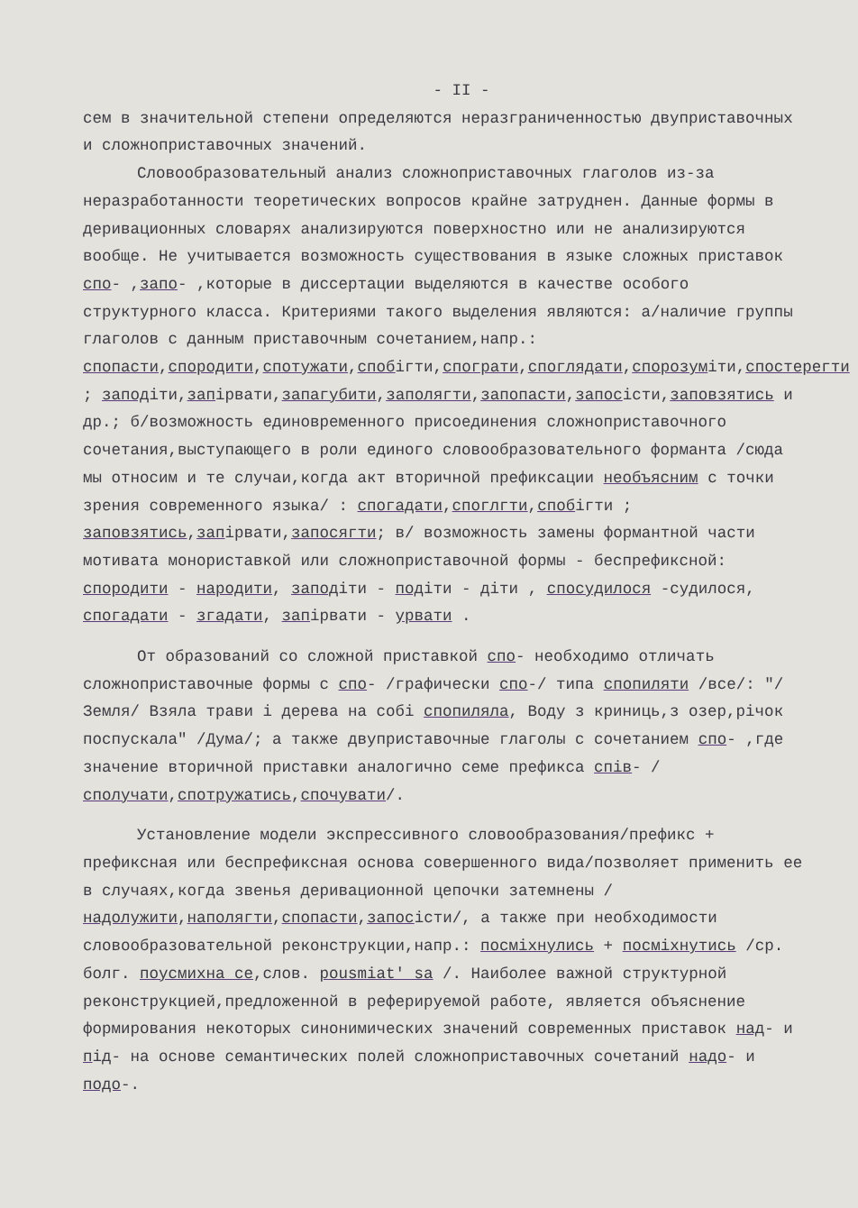- II -
сем в значительной степени определяются неразграниченностью двуприставочных и сложноприставочных значений.
Словообразовательный анализ сложноприставочных глаголов из-за неразработанности теоретических вопросов крайне затруднен. Данные формы в деривационных словарях анализируются поверхностно или не анализируются вообще. Не учитывается возможность существования в языке сложных приставок спо- ,запо- ,которые в диссертации выделяются в качестве особого структурного класса. Критериями такого выделения являются: а/наличие группы глаголов с данным приставочным сочетанием,напр.: спопасти,спородити,спотужати,спобiгти,спограти,споглядати,спорозумiти,спостерегти ; заподiти,запiрвати,запагубити,заполягти,запопасти,запосiсти,заповзятись и др.; б/возможность единовременного присоединения сложноприставочного сочетания,выступающего в роли единого словообразовательного форманта /сюда мы относим и те случаи,когда акт вторичной префиксации необъясним с точки зрения современного языка/ : спогадати,споглгти,спобiгти ; заповзятись,запiрвати,запосягти; в/ возможность замены формантной части мотивата монориставкой или сложноприставочной формы - беспрефиксной: спородити - народити, заподiти - подiти - дiти , спосудилося -судилося, спогадати - згадати, запiрвати - урвати .
От образований со сложной приставкой спо- необходимо отличать сложноприставочные формы с спо- /графически спо-/ типа спопиляти /все/: "/Земля/ Взяла трави i дерева на собi спопиляла, Воду з криниць,з озер,рiчок поспускала" /Дума/; а также двуприставочные глаголы с сочетанием спо- ,где значение вторичной приставки аналогично семе префикса спiв- /сполучати,спотружатись,спочувати/.
Установление модели экспрессивного словообразования/префикс + префиксная или беспрефиксная основа совершенного вида/позволяет применить ее в случаях,когда звенья деривационной цепочки затемнены /надолужити,наполягти,спопасти,запосiсти/, а также при необходимости словообразовательной реконструкции,напр.: посмiхнулись + посмiхнутись /ср. болг. поусмихна се,слов. pousmiat' sa /. Наиболее важной структурной реконструкцией,предложенной в реферируемой работе, является объяснение формирования некоторых синонимических значений современных приставок над- и пiд- на основе семантических полей сложноприставочных сочетаний надо- и подо-.